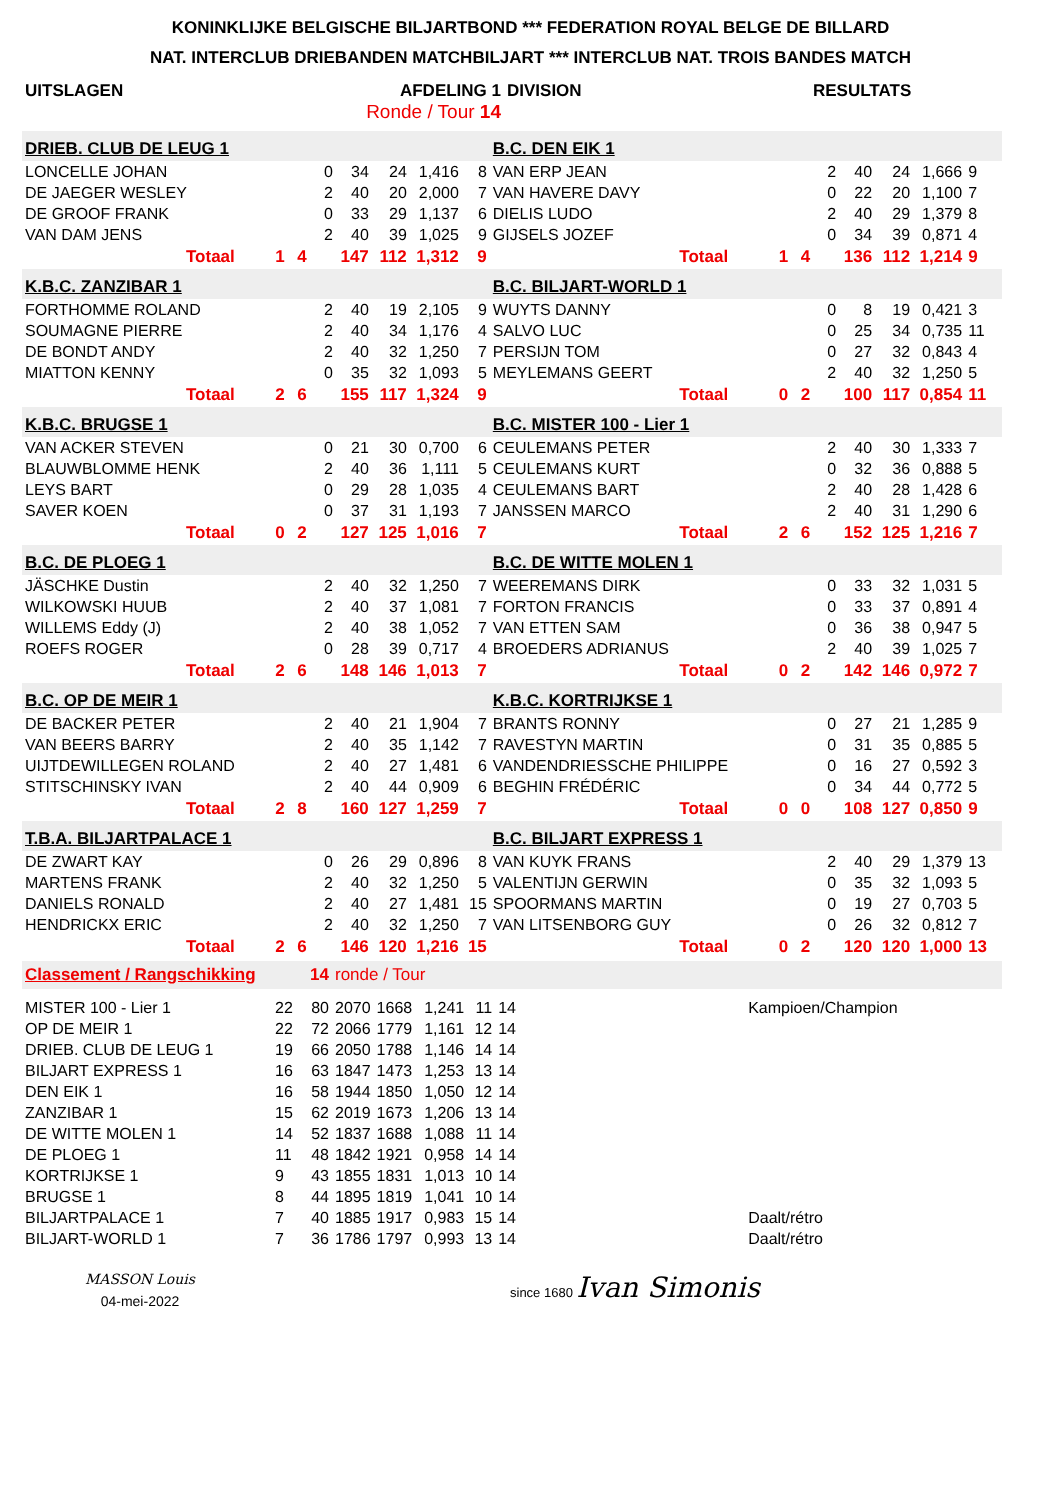KONINKLIJKE BELGISCHE BILJARTBOND *** FEDERATION ROYAL BELGE DE BILLARD
NAT. INTERCLUB DRIEBANDEN MATCHBILJART *** INTERCLUB NAT. TROIS BANDES MATCH
| UITSLAGEN | AFDELING 1 | DIVISION | RESULTATS |
| | Ronde / Tour 14 | | |
| DRIEB. CLUB DE LEUG 1 | | | | | | | | B.C. DEN EIK 1 | | | | | | | |
| LONCELLE JOHAN | | | 0 | 34 | 24 | 1,416 | 8 | VAN ERP JEAN | | | 2 | 40 | 24 | 1,666 | 9 |
| DE JAEGER WESLEY | | | 2 | 40 | 20 | 2,000 | 7 | VAN HAVERE DAVY | | | 0 | 22 | 20 | 1,100 | 7 |
| DE GROOF FRANK | | | 0 | 33 | 29 | 1,137 | 6 | DIELIS LUDO | | | 2 | 40 | 29 | 1,379 | 8 |
| VAN DAM JENS | | | 2 | 40 | 39 | 1,025 | 9 | GIJSELS JOZEF | | | 0 | 34 | 39 | 0,871 | 4 |
| Totaal | 1 | 4 | 147 | | 112 | 1,312 | 9 | Totaal | 1 | 4 | 136 | | 112 | 1,214 | 9 |
| K.B.C. ZANZIBAR 1 | | | | | | | | B.C. BILJART-WORLD 1 | | | | | | | |
| FORTHOMME ROLAND | | | 2 | 40 | 19 | 2,105 | 9 | WUYTS DANNY | | | 0 | 8 | 19 | 0,421 | 3 |
| SOUMAGNE PIERRE | | | 2 | 40 | 34 | 1,176 | 4 | SALVO LUC | | | 0 | 25 | 34 | 0,735 | 11 |
| DE BONDT ANDY | | | 2 | 40 | 32 | 1,250 | 7 | PERSIJN TOM | | | 0 | 27 | 32 | 0,843 | 4 |
| MIATTON KENNY | | | 0 | 35 | 32 | 1,093 | 5 | MEYLEMANS GEERT | | | 2 | 40 | 32 | 1,250 | 5 |
| Totaal | 2 | 6 | 155 | | 117 | 1,324 | 9 | Totaal | 0 | 2 | 100 | | 117 | 0,854 | 11 |
| K.B.C. BRUGSE 1 | | | | | | | | B.C. MISTER 100 - Lier 1 | | | | | | | |
| VAN ACKER STEVEN | | | 0 | 21 | 30 | 0,700 | 6 | CEULEMANS PETER | | | 2 | 40 | 30 | 1,333 | 7 |
| BLAUWBLOMME HENK | | | 2 | 40 | 36 | 1,111 | 5 | CEULEMANS KURT | | | 0 | 32 | 36 | 0,888 | 5 |
| LEYS BART | | | 0 | 29 | 28 | 1,035 | 4 | CEULEMANS BART | | | 2 | 40 | 28 | 1,428 | 6 |
| SAVER KOEN | | | 0 | 37 | 31 | 1,193 | 7 | JANSSEN MARCO | | | 2 | 40 | 31 | 1,290 | 6 |
| Totaal | 0 | 2 | 127 | | 125 | 1,016 | 7 | Totaal | 2 | 6 | 152 | | 125 | 1,216 | 7 |
| B.C. DE PLOEG 1 | | | | | | | | B.C. DE WITTE MOLEN 1 | | | | | | | |
| JÄSCHKE Dustin | | | 2 | 40 | 32 | 1,250 | 7 | WEEREMANS DIRK | | | 0 | 33 | 32 | 1,031 | 5 |
| WILKOWSKI HUUB | | | 2 | 40 | 37 | 1,081 | 7 | FORTON FRANCIS | | | 0 | 33 | 37 | 0,891 | 4 |
| WILLEMS Eddy (J) | | | 2 | 40 | 38 | 1,052 | 7 | VAN ETTEN SAM | | | 0 | 36 | 38 | 0,947 | 5 |
| ROEFS ROGER | | | 0 | 28 | 39 | 0,717 | 4 | BROEDERS ADRIANUS | | | 2 | 40 | 39 | 1,025 | 7 |
| Totaal | 2 | 6 | 148 | | 146 | 1,013 | 7 | Totaal | 0 | 2 | 142 | | 146 | 0,972 | 7 |
| B.C. OP DE MEIR 1 | | | | | | | | K.B.C. KORTRIJKSE 1 | | | | | | | |
| DE BACKER PETER | | | 2 | 40 | 21 | 1,904 | 7 | BRANTS RONNY | | | 0 | 27 | 21 | 1,285 | 9 |
| VAN BEERS BARRY | | | 2 | 40 | 35 | 1,142 | 7 | RAVESTYN MARTIN | | | 0 | 31 | 35 | 0,885 | 5 |
| UIJTDEWILLEGEN ROLAND | | | 2 | 40 | 27 | 1,481 | 6 | VANDENDRIESSCHE PHILIPPE | | | 0 | 16 | 27 | 0,592 | 3 |
| STITSCHINSKY IVAN | | | 2 | 40 | 44 | 0,909 | 6 | BEGHIN FRÉDÉRIC | | | 0 | 34 | 44 | 0,772 | 5 |
| Totaal | 2 | 8 | 160 | | 127 | 1,259 | 7 | Totaal | 0 | 0 | 108 | | 127 | 0,850 | 9 |
| T.B.A. BILJARTPALACE 1 | | | | | | | | B.C. BILJART EXPRESS 1 | | | | | | | |
| DE ZWART KAY | | | 0 | 26 | 29 | 0,896 | 8 | VAN KUYK FRANS | | | 2 | 40 | 29 | 1,379 | 13 |
| MARTENS FRANK | | | 2 | 40 | 32 | 1,250 | 5 | VALENTIJN GERWIN | | | 0 | 35 | 32 | 1,093 | 5 |
| DANIELS RONALD | | | 2 | 40 | 27 | 1,481 | 15 | SPOORMANS MARTIN | | | 0 | 19 | 27 | 0,703 | 5 |
| HENDRICKX ERIC | | | 2 | 40 | 32 | 1,250 | 7 | VAN LITSENBORG GUY | | | 0 | 26 | 32 | 0,812 | 7 |
| Totaal | 2 | 6 | 146 | | 120 | 1,216 | 15 | Totaal | 0 | 2 | 120 | | 120 | 1,000 | 13 |
| Classement / Rangschikking | | 14 | ronde / Tour | | | | | |
| MISTER 100 - Lier 1 | 22 | 80 | 2070 | 1668 | 1,241 | 11 | 14 | Kampioen/Champion |
| OP DE MEIR 1 | 22 | 72 | 2066 | 1779 | 1,161 | 12 | 14 | |
| DRIEB. CLUB DE LEUG 1 | 19 | 66 | 2050 | 1788 | 1,146 | 14 | 14 | |
| BILJART EXPRESS 1 | 16 | 63 | 1847 | 1473 | 1,253 | 13 | 14 | |
| DEN EIK 1 | 16 | 58 | 1944 | 1850 | 1,050 | 12 | 14 | |
| ZANZIBAR 1 | 15 | 62 | 2019 | 1673 | 1,206 | 13 | 14 | |
| DE WITTE MOLEN 1 | 14 | 52 | 1837 | 1688 | 1,088 | 11 | 14 | |
| DE PLOEG 1 | 11 | 48 | 1842 | 1921 | 0,958 | 14 | 14 | |
| KORTRIJKSE 1 | 9 | 43 | 1855 | 1831 | 1,013 | 10 | 14 | |
| BRUGSE 1 | 8 | 44 | 1895 | 1819 | 1,041 | 10 | 14 | |
| BILJARTPALACE 1 | 7 | 40 | 1885 | 1917 | 0,983 | 15 | 14 | Daalt/rétro |
| BILJART-WORLD 1 | 7 | 36 | 1786 | 1797 | 0,993 | 13 | 14 | Daalt/rétro |
MASSON Louis
04-mei-2022
since 1680 Ivan Simonis